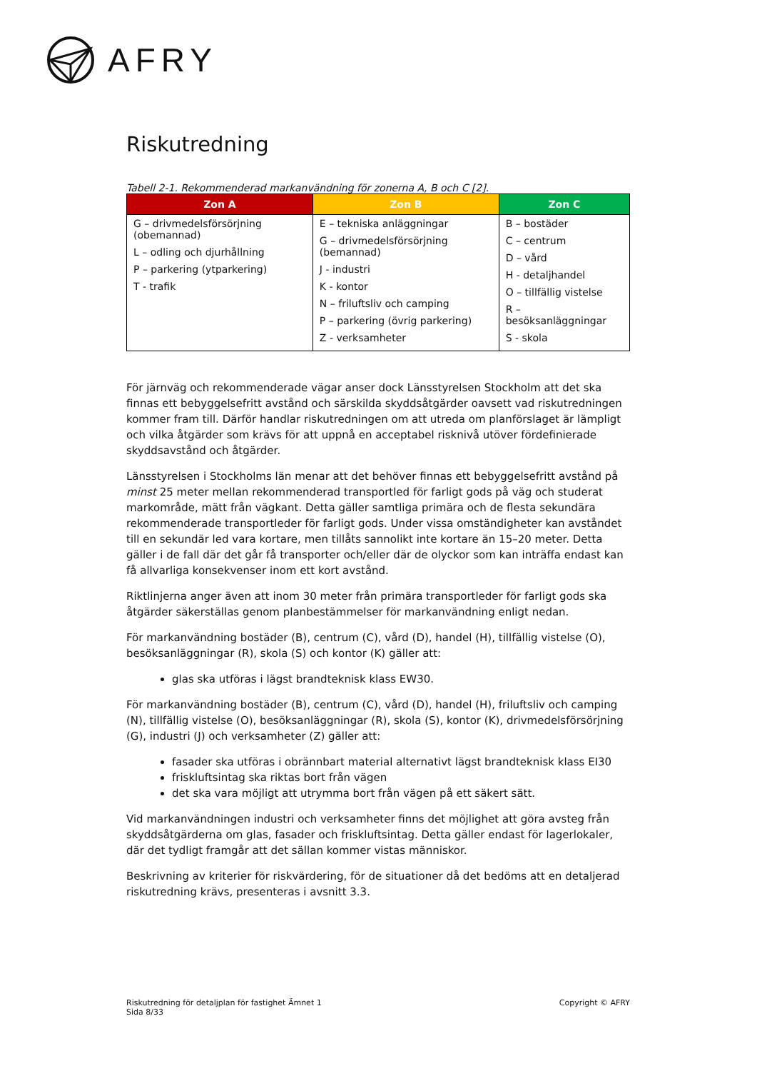AFRY
Riskutredning
Tabell 2-1. Rekommenderad markanvändning för zonerna A, B och C [2].
| Zon A | Zon B | Zon C |
| --- | --- | --- |
| G – drivmedelsförsörjning (obemannad) L – odling och djurhållning P – parkering (ytparkering) T - trafik | E – tekniska anläggningar G – drivmedelsförsörjning (bemannad) J - industri K - kontor N – friluftsliv och camping P – parkering (övrig parkering) Z - verksamheter | B – bostäder C – centrum D – vård H - detaljhandel O – tillfällig vistelse R – besöksanläggningar S - skola |
För järnväg och rekommenderade vägar anser dock Länsstyrelsen Stockholm att det ska finnas ett bebyggelsefritt avstånd och särskilda skyddsåtgärder oavsett vad riskutredningen kommer fram till. Därför handlar riskutredningen om att utreda om planförslaget är lämpligt och vilka åtgärder som krävs för att uppnå en acceptabel risknivå utöver fördefinierade skyddsavstånd och åtgärder.
Länsstyrelsen i Stockholms län menar att det behöver finnas ett bebyggelsefritt avstånd på minst 25 meter mellan rekommenderad transportled för farligt gods på väg och studerat markområde, mätt från vägkant. Detta gäller samtliga primära och de flesta sekundära rekommenderade transportleder för farligt gods. Under vissa omständigheter kan avståndet till en sekundär led vara kortare, men tillåts sannolikt inte kortare än 15–20 meter. Detta gäller i de fall där det går få transporter och/eller där de olyckor som kan inträffa endast kan få allvarliga konsekvenser inom ett kort avstånd.
Riktlinjerna anger även att inom 30 meter från primära transportleder för farligt gods ska åtgärder säkerställas genom planbestämmelser för markanvändning enligt nedan.
För markanvändning bostäder (B), centrum (C), vård (D), handel (H), tillfällig vistelse (O), besöksanläggningar (R), skola (S) och kontor (K) gäller att:
glas ska utföras i lägst brandteknisk klass EW30.
För markanvändning bostäder (B), centrum (C), vård (D), handel (H), friluftsliv och camping (N), tillfällig vistelse (O), besöksanläggningar (R), skola (S), kontor (K), drivmedelsförsörjning (G), industri (J) och verksamheter (Z) gäller att:
fasader ska utföras i obrännbart material alternativt lägst brandteknisk klass EI30
friskluftsintag ska riktas bort från vägen
det ska vara möjligt att utrymma bort från vägen på ett säkert sätt.
Vid markanvändningen industri och verksamheter finns det möjlighet att göra avsteg från skyddsåtgärderna om glas, fasader och friskluftsintag. Detta gäller endast för lagerlokaler, där det tydligt framgår att det sällan kommer vistas människor.
Beskrivning av kriterier för riskvärdering, för de situationer då det bedöms att en detaljerad riskutredning krävs, presenteras i avsnitt 3.3.
Riskutredning för detaljplan för fastighet Ämnet 1
Sida 8/33
Copyright © AFRY